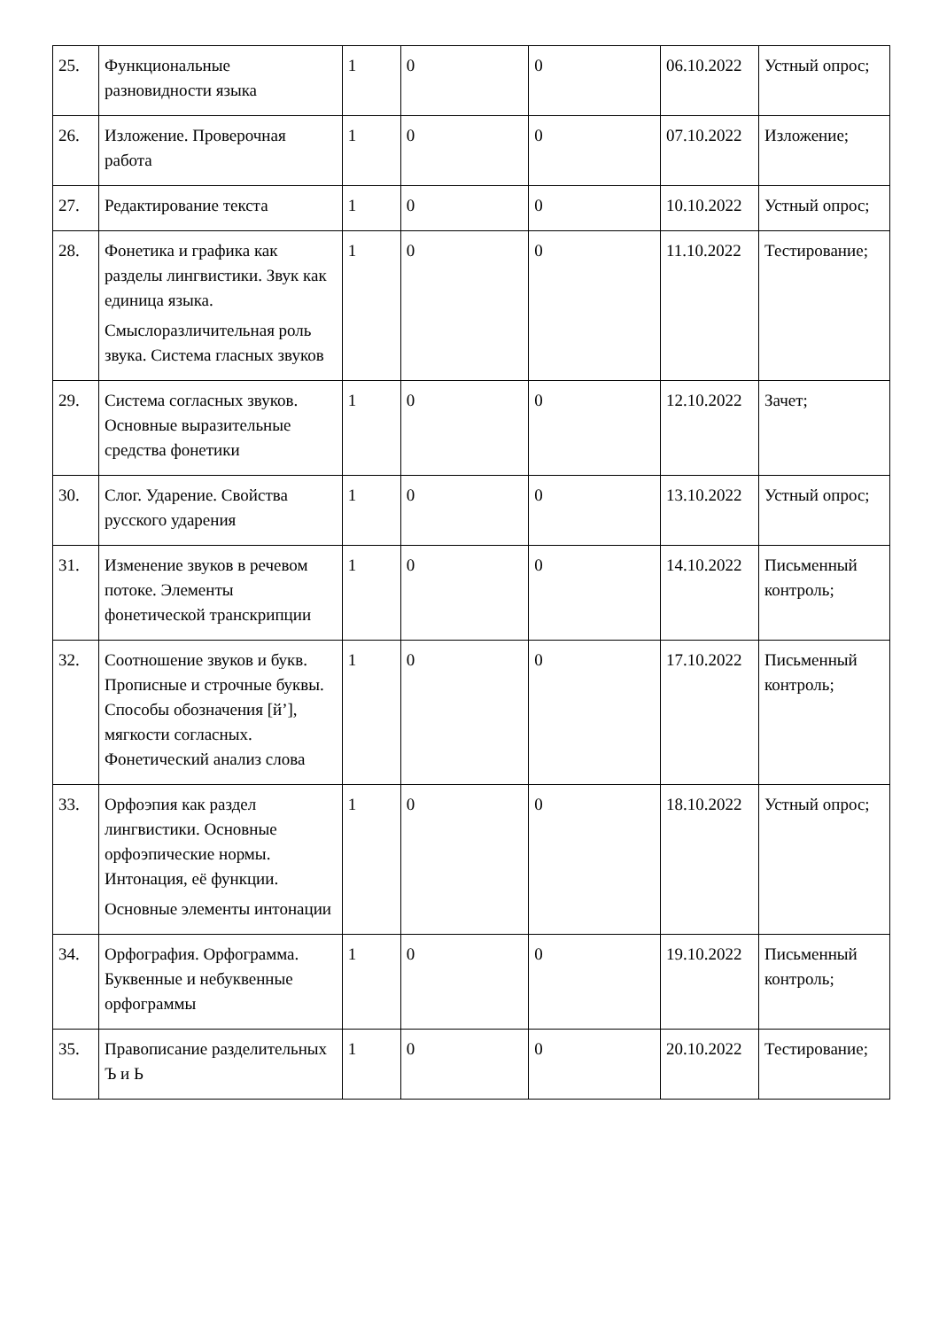| 25. | Функциональные разновидности языка | 1 | 0 | 0 | 06.10.2022 | Устный опрос; |
| 26. | Изложение. Проверочная работа | 1 | 0 | 0 | 07.10.2022 | Изложение; |
| 27. | Редактирование текста | 1 | 0 | 0 | 10.10.2022 | Устный опрос; |
| 28. | Фонетика и графика как разделы лингвистики. Звук как единица языка. Смыслоразличительная роль звука. Система гласных звуков | 1 | 0 | 0 | 11.10.2022 | Тестирование; |
| 29. | Система согласных звуков. Основные выразительные средства фонетики | 1 | 0 | 0 | 12.10.2022 | Зачет; |
| 30. | Слог. Ударение. Свойства русского ударения | 1 | 0 | 0 | 13.10.2022 | Устный опрос; |
| 31. | Изменение звуков в речевом потоке. Элементы фонетической транскрипции | 1 | 0 | 0 | 14.10.2022 | Письменный контроль; |
| 32. | Соотношение звуков и букв. Прописные и строчные буквы. Способы обозначения [й’], мягкости согласных. Фонетический анализ слова | 1 | 0 | 0 | 17.10.2022 | Письменный контроль; |
| 33. | Орфоэпия как раздел лингвистики. Основные орфоэпические нормы. Интонация, её функции. Основные элементы интонации | 1 | 0 | 0 | 18.10.2022 | Устный опрос; |
| 34. | Орфография. Орфограмма. Буквенные и небуквенные орфограммы | 1 | 0 | 0 | 19.10.2022 | Письменный контроль; |
| 35. | Правописание разделительных Ъ и Ь | 1 | 0 | 0 | 20.10.2022 | Тестирование; |